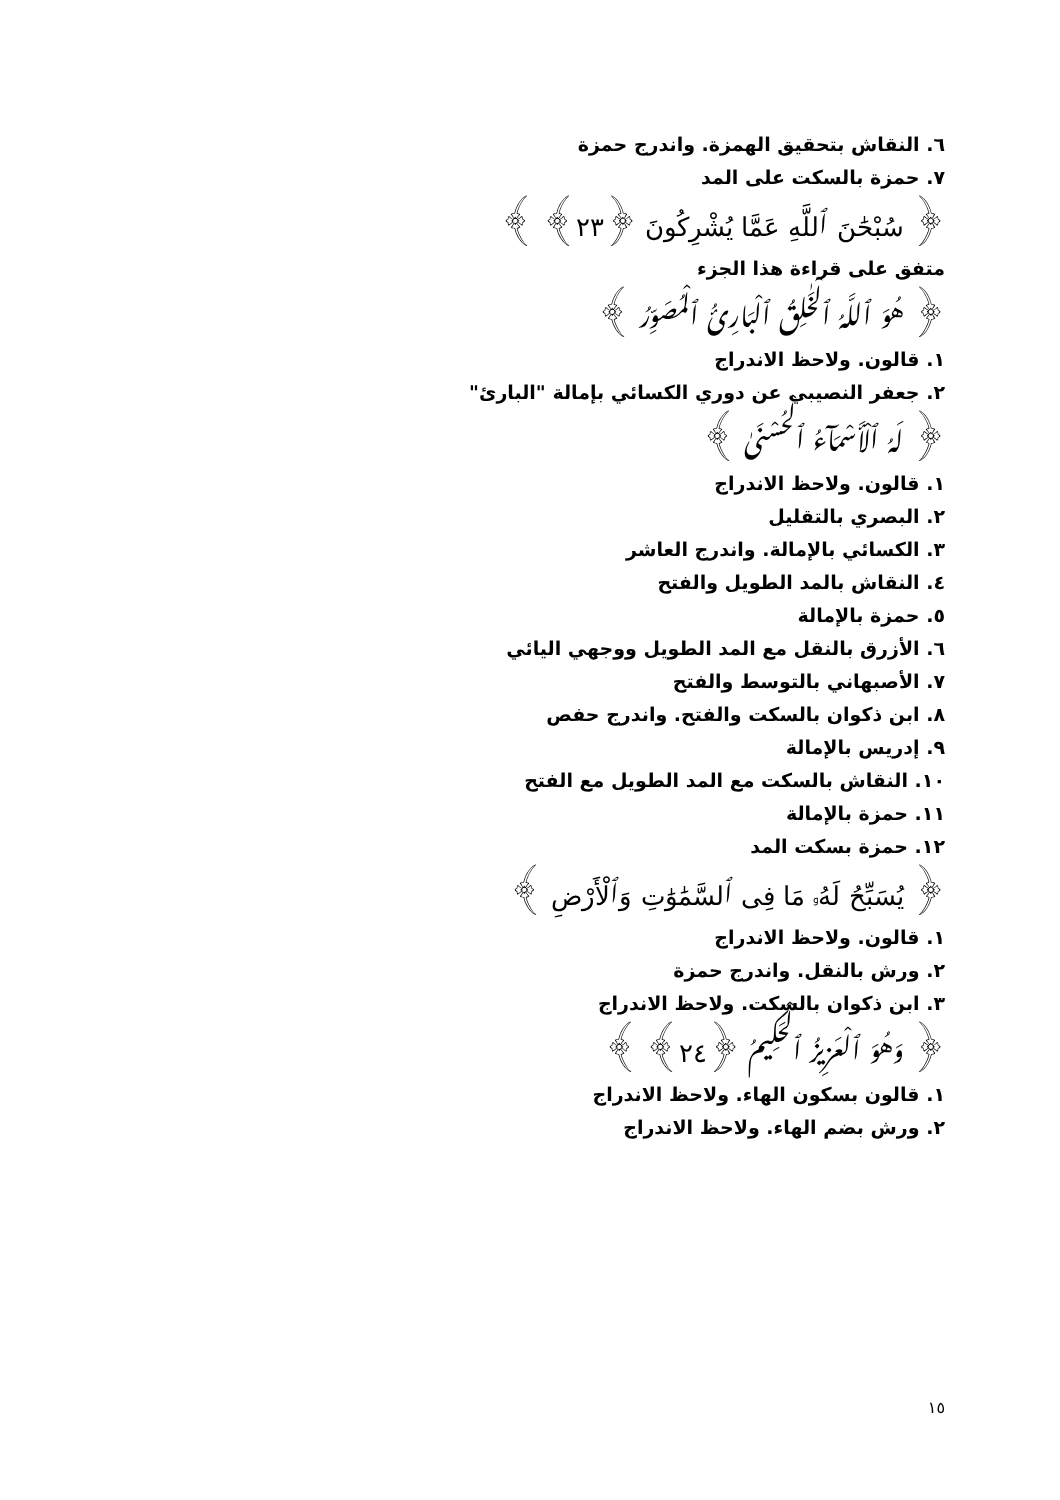٦. النقاش بتحقيق الهمزة. واندرج حمزة
٧. حمزة بالسكت على المد
﴿ سُبْحَٰنَ ٱللَّهِ عَمَّا يُشْرِكُونَ ﴿٢٣﴾ ﴾
متفق على قراءة هذا الجزء
﴿ هُوَ ٱللَّهُ ٱلْخَٰلِقُ ٱلْبَارِئُ ٱلْمُصَوِّرُ ﴾
١. قالون. ولاحظ الاندراج
٢. جعفر النصيبي عن دوري الكسائي بإمالة "البارئ"
﴿ لَهُ ٱلْأَسْمَآءُ ٱلْحُسْنَىٰ ﴾
١. قالون. ولاحظ الاندراج
٢. البصري بالتقليل
٣. الكسائي بالإمالة. واندرج العاشر
٤. النقاش بالمد الطويل والفتح
٥. حمزة بالإمالة
٦. الأزرق بالنقل مع المد الطويل ووجهي اليائي
٧. الأصبهاني بالتوسط والفتح
٨. ابن ذكوان بالسكت والفتح. واندرج حفص
٩. إدريس بالإمالة
١٠. النقاش بالسكت مع المد الطويل مع الفتح
١١. حمزة بالإمالة
١٢. حمزة بسكت المد
﴿ يُسَبِّحُ لَهُۥ مَا فِى ٱلسَّمَٰوَٰتِ وَٱلْأَرْضِ ﴾
١. قالون. ولاحظ الاندراج
٢. ورش بالنقل. واندرج حمزة
٣. ابن ذكوان بالسكت. ولاحظ الاندراج
﴿ وَهُوَ ٱلْعَزِيزُ ٱلْحَكِيمُ ﴿٢٤﴾ ﴾
١. قالون بسكون الهاء. ولاحظ الاندراج
٢. ورش بضم الهاء. ولاحظ الاندراج
١٥